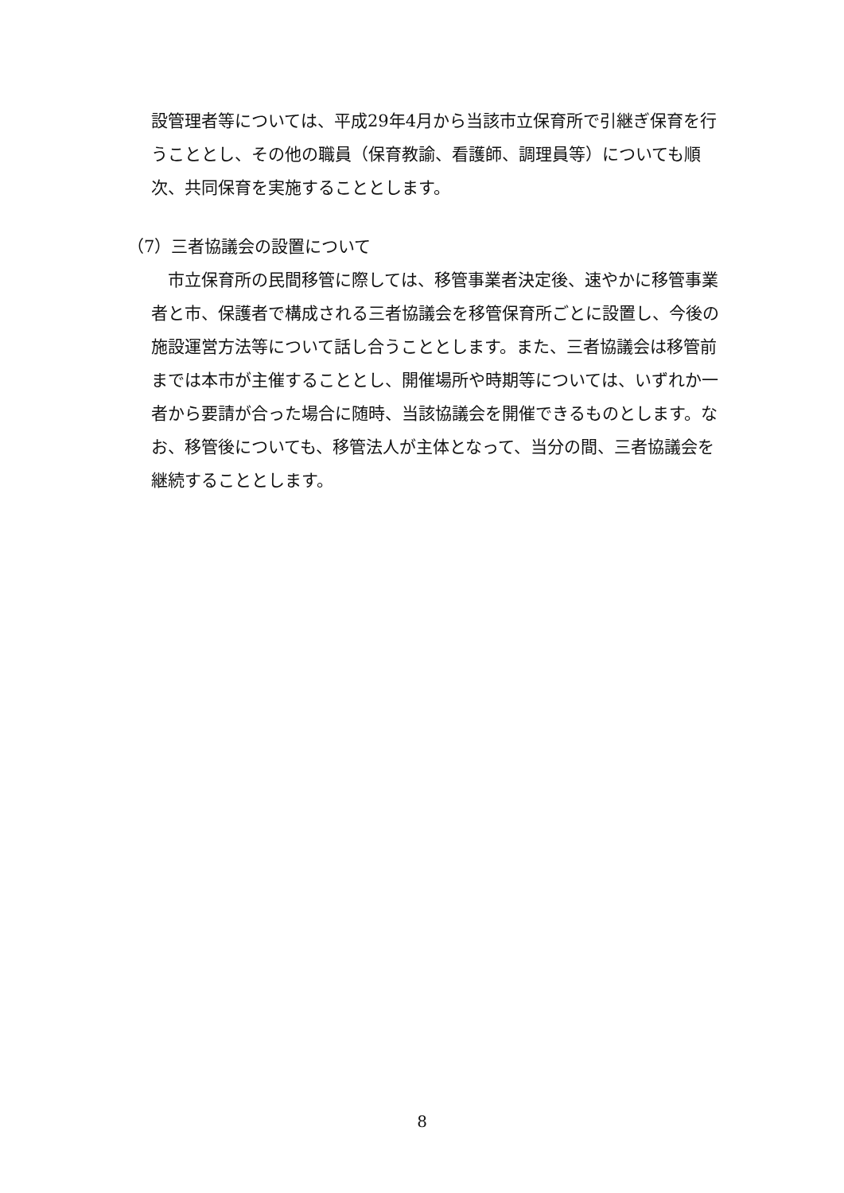設管理者等については、平成29年4月から当該市立保育所で引継ぎ保育を行うこととし、その他の職員（保育教諭、看護師、調理員等）についても順次、共同保育を実施することとします。
（7）三者協議会の設置について
市立保育所の民間移管に際しては、移管事業者決定後、速やかに移管事業者と市、保護者で構成される三者協議会を移管保育所ごとに設置し、今後の施設運営方法等について話し合うこととします。また、三者協議会は移管前までは本市が主催することとし、開催場所や時期等については、いずれか一者から要請が合った場合に随時、当該協議会を開催できるものとします。なお、移管後についても、移管法人が主体となって、当分の間、三者協議会を継続することとします。
8